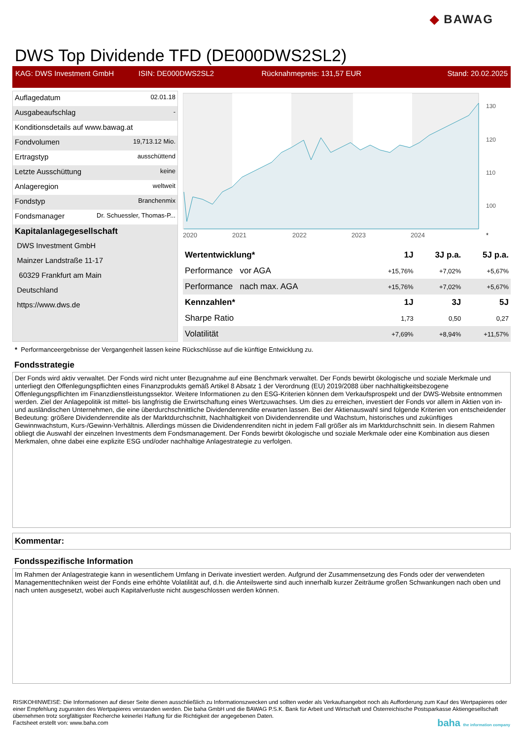◆ BAWAG
DWS Top Dividende TFD (DE000DWS2SL2)
KAG: DWS Investment GmbH ISIN: DE000DWS2SL2 Rücknahmepreis: 131,57 EUR Stand: 20.02.2025
| Auflagedatum | 02.01.18 |
| Ausgabeaufschlag | - |
| Konditionsdetails auf www.bawag.at | |
| Fondvolumen | 19,713.12 Mio. |
| Ertragstyp | ausschüttend |
| Letzte Ausschüttung | keine |
| Anlageregion | weltweit |
| Fondstyp | Branchenmix |
| Fondsmanager | Dr. Schuessler, Thomas-P... |
| Kapitalanlagegesellschaft | |
| DWS Investment GmbH | |
| Mainzer Landstraße 11-17 | |
| 60329 Frankfurt am Main | |
| Deutschland | |
| https://www.dws.de | |
130
120
110
100
2020
2021
2022
2023
2024
*
| Wertentwicklung* | 1J | 3J p.a. | 5J p.a. |
| --- | --- | --- | --- |
| Performance vor AGA | +15,76% | +7,02% | +5,67% |
| Performance nach max. AGA | +15,76% | +7,02% | +5,67% |
| Kennzahlen* | 1J | 3J | 5J |
| Sharpe Ratio | 1,73 | 0,50 | 0,27 |
| Volatilität | +7,69% | +8,94% | +11,57% |
* Performanceergebnisse der Vergangenheit lassen keine Rückschlüsse auf die künftige Entwicklung zu.
Fondsstrategie
Der Fonds wird aktiv verwaltet. Der Fonds wird nicht unter Bezugnahme auf eine Benchmark verwaltet. Der Fonds bewirbt ökologische und soziale Merkmale und unterliegt den Offenlegungspflichten eines Finanzprodukts gemäß Artikel 8 Absatz 1 der Verordnung (EU) 2019/2088 über nachhaltigkeitsbezogene Offenlegungspflichten im Finanzdienstleistungssektor. Weitere Informationen zu den ESG-Kriterien können dem Verkaufsprospekt und der DWS-Website entnommen werden. Ziel der Anlagepolitik ist mittel- bis langfristig die Erwirtschaftung eines Wertzuwachses. Um dies zu erreichen, investiert der Fonds vor allem in Aktien von in- und ausländischen Unternehmen, die eine überdurchschnittliche Dividendenrendite erwarten lassen. Bei der Aktienauswahl sind folgende Kriterien von entscheidender Bedeutung: größere Dividendenrendite als der Marktdurchschnitt, Nachhaltigkeit von Dividendenrendite und Wachstum, historisches und zukünftiges Gewinnwachstum, Kurs-/Gewinn-Verhältnis. Allerdings müssen die Dividendenrenditen nicht in jedem Fall größer als im Marktdurchschnitt sein. In diesem Rahmen obliegt die Auswahl der einzelnen Investments dem Fondsmanagement. Der Fonds bewirbt ökologische und soziale Merkmale oder eine Kombination aus diesen Merkmalen, ohne dabei eine explizite ESG und/oder nachhaltige Anlagestrategie zu verfolgen.
Kommentar:
Fondsspezifische Information
Im Rahmen der Anlagestrategie kann in wesentlichem Umfang in Derivate investiert werden. Aufgrund der Zusammensetzung des Fonds oder der verwendeten Managementtechniken weist der Fonds eine erhöhte Volatilität auf, d.h. die Anteilswerte sind auch innerhalb kurzer Zeiträume großen Schwankungen nach oben und nach unten ausgesetzt, wobei auch Kapitalverluste nicht ausgeschlossen werden können.
RISIKOHINWEISE: Die Informationen auf dieser Seite dienen ausschließlich zu Informationszwecken und sollten weder als Verkaufsangebot noch als Aufforderung zum Kauf des Wertpapieres oder einer Empfehlung zugunsten des Wertpapieres verstanden werden. Die baha GmbH und die BAWAG P.S.K. Bank für Arbeit und Wirtschaft und Österreichische Postsparkasse Aktiengesellschaft übernehmen trotz sorgfältigster Recherche keinerlei Haftung für die Richtigkeit der angegebenen Daten.
Factsheet erstellt von: www.baha.com baha the information company